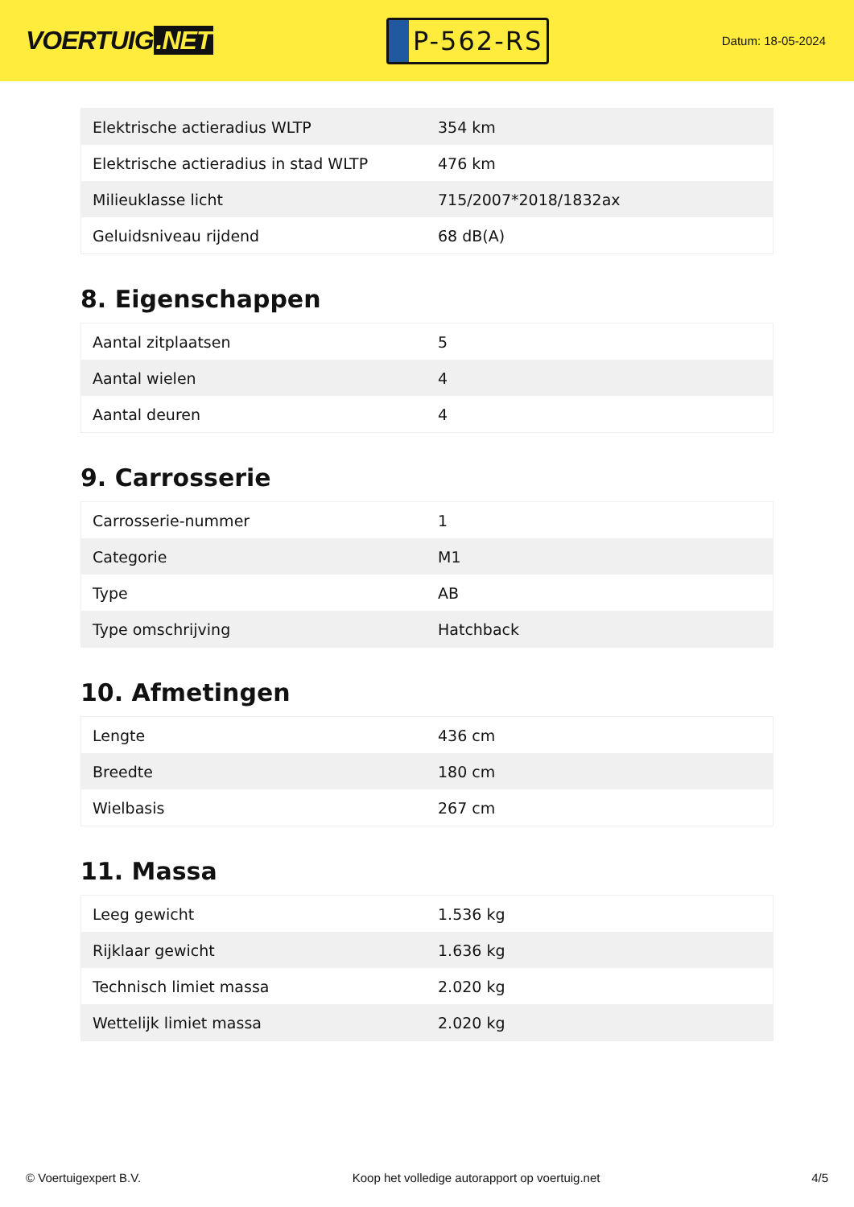VOERTUIG.NET
P-562-RS
Datum: 18-05-2024
| Elektrische actieradius WLTP | 354 km |
| Elektrische actieradius in stad WLTP | 476 km |
| Milieuklasse licht | 715/2007*2018/1832ax |
| Geluidsniveau rijdend | 68 dB(A) |
8. Eigenschappen
| Aantal zitplaatsen | 5 |
| Aantal wielen | 4 |
| Aantal deuren | 4 |
9. Carrosserie
| Carrosserie-nummer | 1 |
| Categorie | M1 |
| Type | AB |
| Type omschrijving | Hatchback |
10. Afmetingen
| Lengte | 436 cm |
| Breedte | 180 cm |
| Wielbasis | 267 cm |
11. Massa
| Leeg gewicht | 1.536 kg |
| Rijklaar gewicht | 1.636 kg |
| Technisch limiet massa | 2.020 kg |
| Wettelijk limiet massa | 2.020 kg |
© Voertuigexpert B.V. Koop het volledige autorapport op voertuig.net 4/5